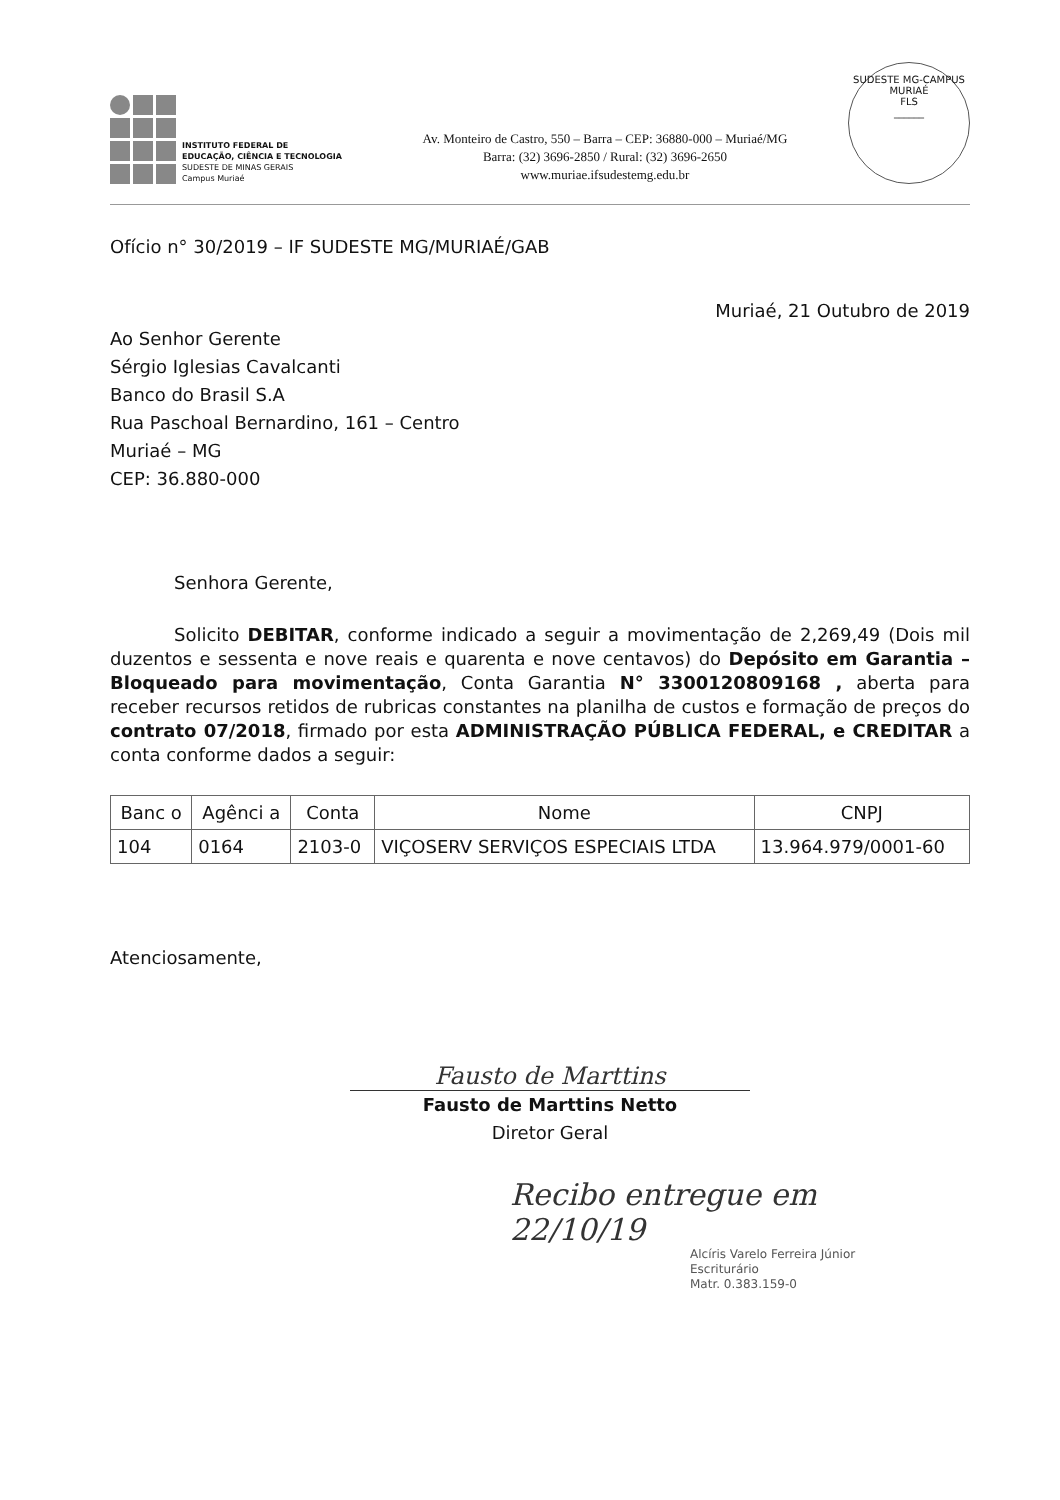INSTITUTO FEDERAL DE
EDUCAÇÃO, CIÊNCIA E TECNOLOGIA
SUDESTE DE MINAS GERAIS
Campus Muriaé
Av. Monteiro de Castro, 550 – Barra – CEP: 36880-000 – Muriaé/MG
Barra: (32) 3696-2850 / Rural: (32) 3696-2650
www.muriae.ifsudestemg.edu.br
SUDESTE MG-CAMPUS MURIAÉ
FLS
______
Ofício n° 30/2019 – IF SUDESTE MG/MURIAÉ/GAB
Muriaé, 21 Outubro de 2019
Ao Senhor Gerente
Sérgio Iglesias Cavalcanti
Banco do Brasil S.A
Rua Paschoal Bernardino, 161 – Centro
Muriaé – MG
CEP: 36.880-000
Senhora Gerente,
Solicito DEBITAR, conforme indicado a seguir a movimentação de 2,269,49 (Dois mil duzentos e sessenta e nove reais e quarenta e nove centavos) do Depósito em Garantia – Bloqueado para movimentação, Conta Garantia N° 3300120809168 , aberta para receber recursos retidos de rubricas constantes na planilha de custos e formação de preços do contrato 07/2018, firmado por esta ADMINISTRAÇÃO PÚBLICA FEDERAL, e CREDITAR a conta conforme dados a seguir:
| Banc o | Agênci a | Conta | Nome | CNPJ |
| --- | --- | --- | --- | --- |
| 104 | 0164 | 2103-0 | VIÇOSERV SERVIÇOS ESPECIAIS LTDA | 13.964.979/0001-60 |
Atenciosamente,
Fausto de Marttins
Fausto de Marttins Netto
Diretor Geral
Recibo entregue em
22/10/19
Alcíris Varelo Ferreira Júnior
Escriturário
Matr. 0.383.159-0